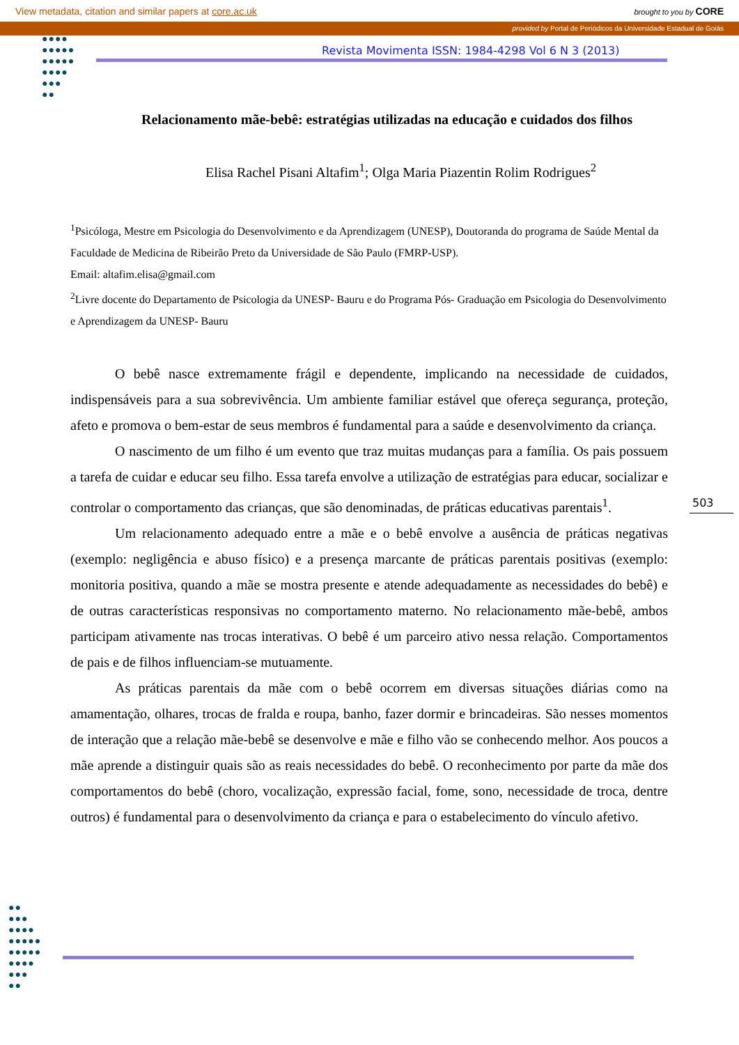View metadata, citation and similar papers at core.ac.uk brought to you by CORE
provided by Portal de Periódicos da Universidade Estadual de Goiás
●●●●
●●●●●
●●●●●
●●●●
●●●
●●
Revista Movimenta ISSN: 1984-4298 Vol 6 N 3 (2013)
Relacionamento mãe-bebê: estratégias utilizadas na educação e cuidados dos filhos
Elisa Rachel Pisani Altafim<sup>1</sup>; Olga Maria Piazentin Rolim Rodrigues<sup>2</sup>
<sup>1</sup> Psicóloga, Mestre em Psicologia do Desenvolvimento e da Aprendizagem (UNESP), Doutoranda do programa de Saúde Mental da Faculdade de Medicina de Ribeirão Preto da Universidade de São Paulo (FMRP-USP).
Email: altafim.elisa@gmail.com
<sup>2</sup> Livre docente do Departamento de Psicologia da UNESP- Bauru e do Programa Pós- Graduação em Psicologia do Desenvolvimento e Aprendizagem da UNESP- Bauru
O bebê nasce extremamente frágil e dependente, implicando na necessidade de cuidados, indispensáveis para a sua sobrevivência. Um ambiente familiar estável que ofereça segurança, proteção, afeto e promova o bem-estar de seus membros é fundamental para a saúde e desenvolvimento da criança.
O nascimento de um filho é um evento que traz muitas mudanças para a família. Os pais possuem a tarefa de cuidar e educar seu filho. Essa tarefa envolve a utilização de estratégias para educar, socializar e controlar o comportamento das crianças, que são denominadas, de práticas educativas parentais<sup>1</sup>.
Um relacionamento adequado entre a mãe e o bebê envolve a ausência de práticas negativas (exemplo: negligência e abuso físico) e a presença marcante de práticas parentais positivas (exemplo: monitoria positiva, quando a mãe se mostra presente e atende adequadamente as necessidades do bebê) e de outras características responsivas no comportamento materno. No relacionamento mãe-bebê, ambos participam ativamente nas trocas interativas. O bebê é um parceiro ativo nessa relação. Comportamentos de pais e de filhos influenciam-se mutuamente.
As práticas parentais da mãe com o bebê ocorrem em diversas situações diárias como na amamentação, olhares, trocas de fralda e roupa, banho, fazer dormir e brincadeiras. São nesses momentos de interação que a relação mãe-bebê se desenvolve e mãe e filho vão se conhecendo melhor. Aos poucos a mãe aprende a distinguir quais são as reais necessidades do bebê. O reconhecimento por parte da mãe dos comportamentos do bebê (choro, vocalização, expressão facial, fome, sono, necessidade de troca, dentre outros) é fundamental para o desenvolvimento da criança e para o estabelecimento do vínculo afetivo.
503
●●
●●●
●●●●
●●●●●
●●●●●
●●●●
●●●
●●